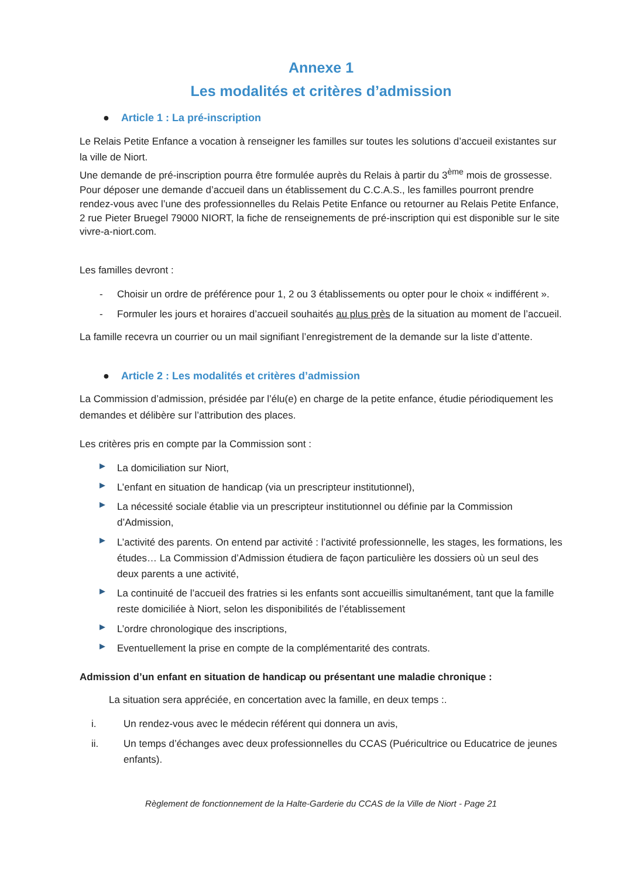Annexe 1
Les modalités et critères d’admission
● Article 1 : La pré-inscription
Le Relais Petite Enfance a vocation à renseigner les familles sur toutes les solutions d’accueil existantes sur la ville de Niort.
Une demande de pré-inscription pourra être formulée auprès du Relais à partir du 3<sup>ème</sup> mois de grossesse.
Pour déposer une demande d’accueil dans un établissement du C.C.A.S., les familles pourront prendre rendez-vous avec l’une des professionnelles du Relais Petite Enfance ou retourner au Relais Petite Enfance, 2 rue Pieter Bruegel 79000 NIORT, la fiche de renseignements de pré-inscription qui est disponible sur le site vivre-a-niort.com.
Les familles devront :
- Choisir un ordre de préférence pour 1, 2 ou 3 établissements ou opter pour le choix « indifférent ».
- Formuler les jours et horaires d’accueil souhaités au plus près de la situation au moment de l’accueil.
La famille recevra un courrier ou un mail signifiant l’enregistrement de la demande sur la liste d’attente.
● Article 2 : Les modalités et critères d’admission
La Commission d’admission, présidée par l’élu(e) en charge de la petite enfance, étudie périodiquement les demandes et délibère sur l’attribution des places.
Les critères pris en compte par la Commission sont :
▶ La domiciliation sur Niort,
▶ L’enfant en situation de handicap (via un prescripteur institutionnel),
▶ La nécessité sociale établie via un prescripteur institutionnel ou définie par la Commission d’Admission,
▶ L’activité des parents. On entend par activité : l’activité professionnelle, les stages, les formations, les études… La Commission d’Admission étudiera de façon particulière les dossiers où un seul des deux parents a une activité,
▶ La continuité de l’accueil des fratries si les enfants sont accueillis simultanément, tant que la famille reste domiciliée à Niort, selon les disponibilités de l’établissement
▶ L’ordre chronologique des inscriptions,
▶ Eventuellement la prise en compte de la complémentarité des contrats.
Admission d’un enfant en situation de handicap ou présentant une maladie chronique :
La situation sera appréciée, en concertation avec la famille, en deux temps :.
i. Un rendez-vous avec le médecin référent qui donnera un avis,
ii. Un temps d’échanges avec deux professionnelles du CCAS (Puéricultrice ou Educatrice de jeunes enfants).
Règlement de fonctionnement de la Halte-Garderie du CCAS de la Ville de Niort - Page 21